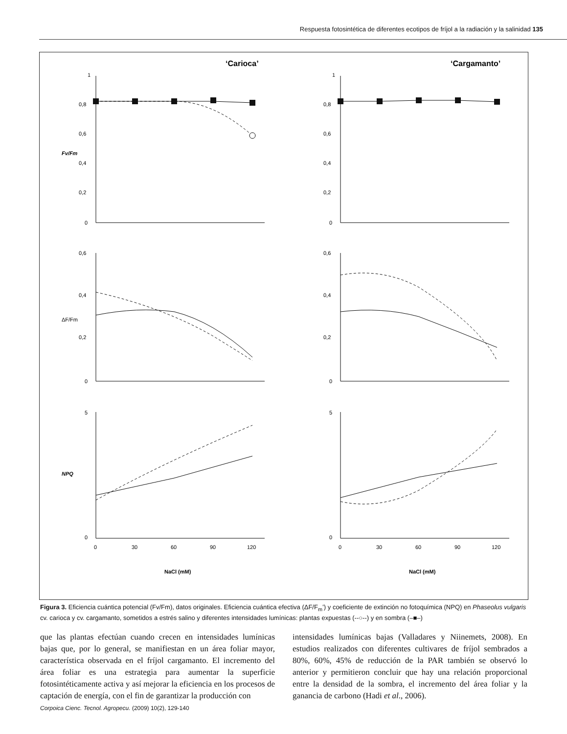Respuesta fotosintética de diferentes ecotipos de fríjol a la radiación y la salinidad 135
‘Carioca’
‘Cargamanto’
1
0
0,8
0,6
0,4
0,2
1
0
0,8
0,6
0,4
0,2
0,6
0,4
0,2
0
0,6
0,4
0,2
0
5
0
5
0
0
30
60
90
120
0
30
60
90
120
NaCl (mM)
NaCl (mM)
Fv/Fm
ΔF/Fm
NPQ
Figura 3. Eficiencia cuántica potencial (Fv/Fm), datos originales. Eficiencia cuántica efectiva (ΔF/F<sub>m</sub>’) y coeficiente de extinción no fotoquímica (NPQ) en Phaseolus vulgaris cv. carioca y cv. cargamanto, sometidos a estrés salino y diferentes intensidades lumínicas: plantas expuestas (--○--) y en sombra (–■–)
que las plantas efectúan cuando crecen en intensidades lumínicas bajas que, por lo general, se manifiestan en un área foliar mayor, característica observada en el fríjol cargamanto. El incremento del área foliar es una estrategia para aumentar la superficie fotosintéticamente activa y así mejorar la eficiencia en los procesos de captación de energía, con el fin de garantizar la producción con
intensidades lumínicas bajas (Valladares y Niinemets, 2008). En estudios realizados con diferentes cultivares de fríjol sembrados a 80%, 60%, 45% de reducción de la PAR también se observó lo anterior y permitieron concluir que hay una relación proporcional entre la densidad de la sombra, el incremento del área foliar y la ganancia de carbono (Hadi et al., 2006).
Corpoica Cienc. Tecnol. Agropecu. (2009) 10(2), 129-140